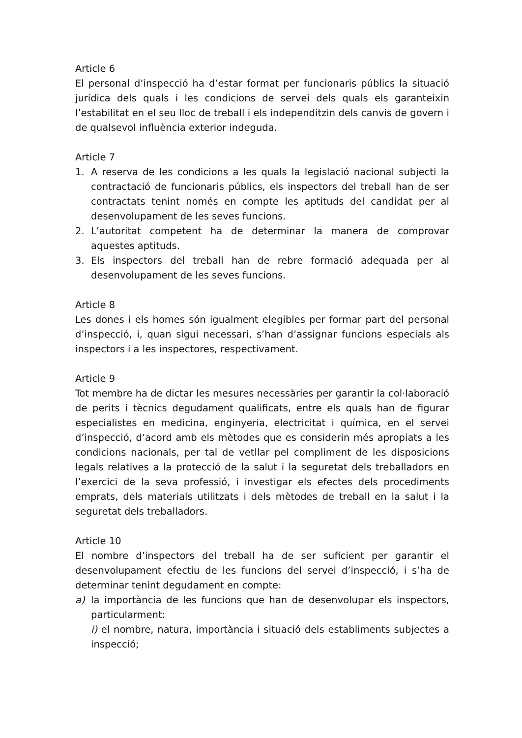Article 6
El personal d’inspecció ha d’estar format per funcionaris públics la situació jurídica dels quals i les condicions de servei dels quals els garanteixin l’estabilitat en el seu lloc de treball i els independitzin dels canvis de govern i de qualsevol influència exterior indeguda.
Article 7
1. A reserva de les condicions a les quals la legislació nacional subjecti la contractació de funcionaris públics, els inspectors del treball han de ser contractats tenint només en compte les aptituds del candidat per al desenvolupament de les seves funcions.
2. L’autoritat competent ha de determinar la manera de comprovar aquestes aptituds.
3. Els inspectors del treball han de rebre formació adequada per al desenvolupament de les seves funcions.
Article 8
Les dones i els homes són igualment elegibles per formar part del personal d’inspecció, i, quan sigui necessari, s’han d’assignar funcions especials als inspectors i a les inspectores, respectivament.
Article 9
Tot membre ha de dictar les mesures necessàries per garantir la col·laboració de perits i tècnics degudament qualificats, entre els quals han de figurar especialistes en medicina, enginyeria, electricitat i química, en el servei d’inspecció, d’acord amb els mètodes que es considerin més apropiats a les condicions nacionals, per tal de vetllar pel compliment de les disposicions legals relatives a la protecció de la salut i la seguretat dels treballadors en l’exercici de la seva professió, i investigar els efectes dels procediments emprats, dels materials utilitzats i dels mètodes de treball en la salut i la seguretat dels treballadors.
Article 10
El nombre d’inspectors del treball ha de ser suficient per garantir el desenvolupament efectiu de les funcions del servei d’inspecció, i s’ha de determinar tenint degudament en compte:
a) la importància de les funcions que han de desenvolupar els inspectors, particularment:
i) el nombre, natura, importància i situació dels establiments subjectes a inspecció;